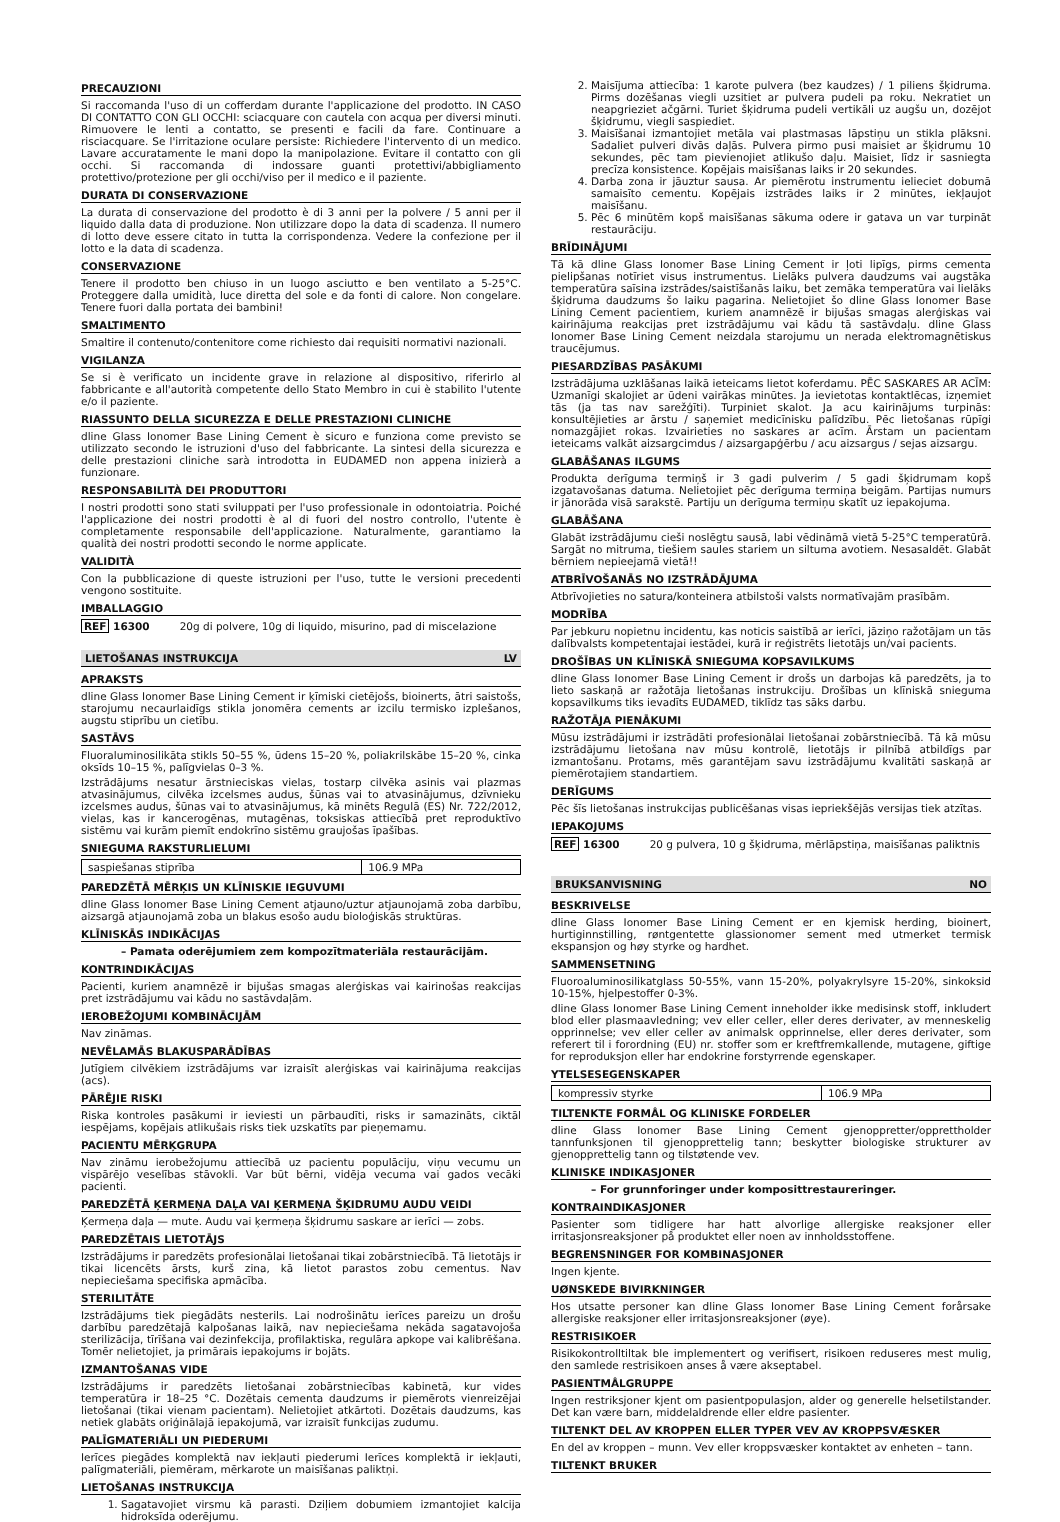PRECAUZIONI
Si raccomanda l'uso di un cofferdam durante l'applicazione del prodotto. IN CASO DI CONTATTO CON GLI OCCHI: sciacquare con cautela con acqua per diversi minuti. Rimuovere le lenti a contatto, se presenti e facili da fare. Continuare a risciacquare. Se l'irritazione oculare persiste: Richiedere l'intervento di un medico. Lavare accuratamente le mani dopo la manipolazione. Evitare il contatto con gli occhi. Si raccomanda di indossare guanti protettivi/abbigliamento protettivo/protezione per gli occhi/viso per il medico e il paziente.
DURATA DI CONSERVAZIONE
La durata di conservazione del prodotto è di 3 anni per la polvere / 5 anni per il liquido dalla data di produzione. Non utilizzare dopo la data di scadenza. Il numero di lotto deve essere citato in tutta la corrispondenza. Vedere la confezione per il lotto e la data di scadenza.
CONSERVAZIONE
Tenere il prodotto ben chiuso in un luogo asciutto e ben ventilato a 5-25°C. Proteggere dalla umidità, luce diretta del sole e da fonti di calore. Non congelare. Tenere fuori dalla portata dei bambini!
SMALTIMENTO
Smaltire il contenuto/contenitore come richiesto dai requisiti normativi nazionali.
VIGILANZA
Se si è verificato un incidente grave in relazione al dispositivo, riferirlo al fabbricante e all'autorità competente dello Stato Membro in cui è stabilito l'utente e/o il paziente.
RIASSUNTO DELLA SICUREZZA E DELLE PRESTAZIONI CLINICHE
dline Glass Ionomer Base Lining Cement è sicuro e funziona come previsto se utilizzato secondo le istruzioni d'uso del fabbricante. La sintesi della sicurezza e delle prestazioni cliniche sarà introdotta in EUDAMED non appena inizierà a funzionare.
RESPONSABILITÀ DEI PRODUTTORI
I nostri prodotti sono stati sviluppati per l'uso professionale in odontoiatria. Poiché l'applicazione dei nostri prodotti è al di fuori del nostro controllo, l'utente è completamente responsabile dell'applicazione. Naturalmente, garantiamo la qualità dei nostri prodotti secondo le norme applicate.
VALIDITÀ
Con la pubblicazione di queste istruzioni per l'uso, tutte le versioni precedenti vengono sostituite.
IMBALLAGGIO
REF 16300 20g di polvere, 10g di liquido, misurino, pad di miscelazione
LIETOŠANAS INSTRUKCIJA LV
APRAKSTS
dline Glass Ionomer Base Lining Cement ir ķīmiski cietējošs, bioinerts, ātri saistošs, starojumu necaurlaidīgs stikla jonomēra cements ar izcilu termisko izplešanos, augstu stiprību un cietību.
SASTĀVS
Fluoraluminosilikāta stikls 50–55 %, ūdens 15–20 %, poliakrilskābe 15–20 %, cinka oksīds 10–15 %, palīgvielas 0–3 %.
Izstrādājums nesatur ārstnieciskas vielas, tostarp cilvēka asinis vai plazmas atvasinājumus, cilvēka izcelsmes audus, šūnas vai to atvasinājumus, dzīvnieku izcelsmes audus, šūnas vai to atvasinājumus, kā minēts Regulā (ES) Nr. 722/2012, vielas, kas ir kancerogēnas, mutagēnas, toksiskas attiecībā pret reproduktīvo sistēmu vai kurām piemīt endokrīno sistēmu graujošas īpašības.
SNIEGUMA RAKSTURLIELUMI
| saspiešanas stiprība | 106.9 MPa |
PAREDZĒTĀ MĒRĶIS UN KLĪNISKIE IEGUVUMI
dline Glass Ionomer Base Lining Cement atjauno/uztur atjaunojamā zoba darbību, aizsargā atjaunojamā zoba un blakus esošo audu bioloģiskās struktūras.
KLĪNISKĀS INDIKĀCIJAS
– Pamata oderējumiem zem kompozītmateriāla restaurācijām.
KONTRINDIKĀCIJAS
Pacienti, kuriem anamnēzē ir bijušas smagas alerģiskas vai kairinošas reakcijas pret izstrādājumu vai kādu no sastāvdaļām.
IEROBEŽOJUMI KOMBINĀCIJĀM
Nav zināmas.
NEVĒLAMĀS BLAKUSPARĀDĪBAS
Jutīgiem cilvēkiem izstrādājums var izraisīt alerģiskas vai kairinājuma reakcijas (acs).
PĀRĒJIE RISKI
Riska kontroles pasākumi ir ieviesti un pārbaudīti, risks ir samazināts, ciktāl iespējams, kopējais atlikušais risks tiek uzskatīts par pieņemamu.
PACIENTU MĒRĶGRUPA
Nav zināmu ierobežojumu attiecībā uz pacientu populāciju, viņu vecumu un vispārējo veselības stāvokli. Var būt bērni, vidēja vecuma vai gados vecāki pacienti.
PAREDZĒTĀ ĶERMEŅA DAĻA VAI ĶERMEŅA ŠĶIDRUMU AUDU VEIDI
Ķermeņa daļa — mute. Audu vai ķermeņa šķidrumu saskare ar ierīci — zobs.
PAREDZĒTAIS LIETOTĀJS
Izstrādājums ir paredzēts profesionālai lietošanai tikai zobārstniecībā. Tā lietotājs ir tikai licencēts ārsts, kurš zina, kā lietot parastos zobu cementus. Nav nepieciešama specifiska apmācība.
STERILITĀTE
Izstrādājums tiek piegādāts nesterils. Lai nodrošinātu ierīces pareizu un drošu darbību paredzētajā kalpošanas laikā, nav nepieciešama nekāda sagatavojoša sterilizācija, tīrīšana vai dezinfekcija, profilaktiska, regulāra apkope vai kalibrēšana. Tomēr nelietojiet, ja primārais iepakojums ir bojāts.
IZMANTOŠANAS VIDE
Izstrādājums ir paredzēts lietošanai zobārstniecības kabinetā, kur vides temperatūra ir 18–25 °C. Dozētais cementa daudzums ir piemērots vienreizējai lietošanai (tikai vienam pacientam). Nelietojiet atkārtoti. Dozētais daudzums, kas netiek glabāts oriģinālajā iepakojumā, var izraisīt funkcijas zudumu.
PALĪGMATERIĀLI UN PIEDERUMI
Ierīces piegādes komplektā nav iekļauti piederumi Ierīces komplektā ir iekļauti, palīgmateriāli, piemēram, mērkarote un maisīšanas paliktņi.
LIETOŠANAS INSTRUKCIJA
1. Sagatavojiet virsmu kā parasti. Dziļiem dobumiem izmantojiet kalcija hidroksīda oderējumu.
2. Maisījuma attiecība: 1 karote pulvera (bez kaudzes) / 1 piliens šķidruma. Pirms dozēšanas viegli uzsitiet ar pulvera pudeli pa roku. Nekratiet un neapgrieziet ačgārni. Turiet šķidruma pudeli vertikāli uz augšu un, dozējot šķidrumu, viegli saspiediet.
3. Maisīšanai izmantojiet metāla vai plastmasas lāpstiņu un stikla plāksni. Sadaliet pulveri divās daļās. Pulvera pirmo pusi maisiet ar šķidrumu 10 sekundes, pēc tam pievienojiet atlikušo daļu. Maisiet, līdz ir sasniegta precīza konsistence. Kopējais maisīšanas laiks ir 20 sekundes.
4. Darba zona ir jāuztur sausa. Ar piemērotu instrumentu ielieciet dobumā samaisīto cementu. Kopējais izstrādes laiks ir 2 minūtes, iekļaujot maisīšanu.
5. Pēc 6 minūtēm kopš maisīšanas sākuma odere ir gatava un var turpināt restaurāciju.
BRĪDINĀJUMI
Tā kā dline Glass Ionomer Base Lining Cement ir ļoti lipīgs, pirms cementa pielipšanas notīriet visus instrumentus. Lielāks pulvera daudzums vai augstāka temperatūra saīsina izstrādes/saistīšanās laiku, bet zemāka temperatūra vai lielāks šķidruma daudzums šo laiku pagarina. Nelietojiet šo dline Glass Ionomer Base Lining Cement pacientiem, kuriem anamnēzē ir bijušas smagas alerģiskas vai kairinājuma reakcijas pret izstrādājumu vai kādu tā sastāvdaļu. dline Glass Ionomer Base Lining Cement neizdala starojumu un nerada elektromagnētiskus traucējumus.
PIESARDZĪBAS PASĀKUMI
Izstrādājuma uzklāšanas laikā ieteicams lietot koferdamu. PĒC SASKARES AR ACĪM: Uzmanīgi skalojiet ar ūdeni vairākas minūtes. Ja ievietotas kontaktlēcas, izņemiet tās (ja tas nav sarežģīti). Turpiniet skalot. Ja acu kairinājums turpinās: konsultējieties ar ārstu / saņemiet medicīnisku palīdzību. Pēc lietošanas rūpīgi nomazgājiet rokas. Izvairieties no saskares ar acīm. Ārstam un pacientam ieteicams valkāt aizsargcimdus / aizsargapģērbu / acu aizsargus / sejas aizsargu.
GLABĀŠANAS ILGUMS
Produkta derīguma termiņš ir 3 gadi pulverim / 5 gadi šķidrumam kopš izgatavošanas datuma. Nelietojiet pēc derīguma termiņa beigām. Partijas numurs ir jānorāda visā sarakstē. Partiju un derīguma termiņu skatīt uz iepakojuma.
GLABĀŠANA
Glabāt izstrādājumu cieši noslēgtu sausā, labi vēdināmā vietā 5-25°C temperatūrā. Sargāt no mitruma, tiešiem saules stariem un siltuma avotiem. Nesasaldēt. Glabāt bērniem nepieejamā vietā!!
ATBRĪVOŠANĀS NO IZSTRĀDĀJUMA
Atbrīvojieties no satura/konteinera atbilstoši valsts normatīvajām prasībām.
MODRĪBA
Par jebkuru nopietnu incidentu, kas noticis saistībā ar ierīci, jāziņo ražotājam un tās dalībvalsts kompetentajai iestādei, kurā ir reģistrēts lietotājs un/vai pacients.
DROŠĪBAS UN KLĪNISKĀ SNIEGUMA KOPSAVILKUMS
dline Glass Ionomer Base Lining Cement ir drošs un darbojas kā paredzēts, ja to lieto saskaņā ar ražotāja lietošanas instrukciju. Drošības un klīniskā snieguma kopsavilkums tiks ievadīts EUDAMED, tiklīdz tas sāks darbu.
RAŽOTĀJA PIENĀKUMI
Mūsu izstrādājumi ir izstrādāti profesionālai lietošanai zobārstniecībā. Tā kā mūsu izstrādājumu lietošana nav mūsu kontrolē, lietotājs ir pilnībā atbildīgs par izmantošanu. Protams, mēs garantējam savu izstrādājumu kvalitāti saskaņā ar piemērotajiem standartiem.
DERĪGUMS
Pēc šīs lietošanas instrukcijas publicēšanas visas iepriekšējās versijas tiek atzītas.
IEPAKOJUMS
REF 16300 20 g pulvera, 10 g šķidruma, mērlāpstiņa, maisīšanas paliktnis
BRUKSANVISNING NO
BESKRIVELSE
dline Glass Ionomer Base Lining Cement er en kjemisk herding, bioinert, hurtiginnstilling, røntgentette glassionomer sement med utmerket termisk ekspansjon og høy styrke og hardhet.
SAMMENSETNING
Fluoroaluminosilikatglass 50-55%, vann 15-20%, polyakrylsyre 15-20%, sinkoksid 10-15%, hjelpestoffer 0-3%.
dline Glass Ionomer Base Lining Cement inneholder ikke medisinsk stoff, inkludert blod eller plasmaavledning; vev eller celler, eller deres derivater, av menneskelig opprinnelse; vev eller celler av animalsk opprinnelse, eller deres derivater, som referert til i forordning (EU) nr. stoffer som er kreftfremkallende, mutagene, giftige for reproduksjon eller har endokrine forstyrrende egenskaper.
YTELSESEGENSKAPER
| kompressiv styrke | 106.9 MPa |
TILTENKTE FORMÅL OG KLINISKE FORDELER
dline Glass Ionomer Base Lining Cement gjenoppretter/opprettholder tannfunksjonen til gjenopprettelig tann; beskytter biologiske strukturer av gjenopprettelig tann og tilstøtende vev.
KLINISKE INDIKASJONER
– For grunnforinger under kompositt­restaureringer.
KONTRAINDIKASJONER
Pasienter som tidligere har hatt alvorlige allergiske reaksjoner eller irritasjonsreaksjoner på produktet eller noen av innholdsstoffene.
BEGRENSNINGER FOR KOMBINASJONER
Ingen kjente.
UØNSKEDE BIVIRKNINGER
Hos utsatte personer kan dline Glass Ionomer Base Lining Cement forårsake allergiske reaksjoner eller irritasjonsreaksjoner (øye).
RESTRISIKOER
Risikokontrolltiltak ble implementert og verifisert, risikoen reduseres mest mulig, den samlede restrisikoen anses å være akseptabel.
PASIENTMÅLGRUPPE
Ingen restriksjoner kjent om pasientpopulasjon, alder og generelle helsetilstander. Det kan være barn, middelaldrende eller eldre pasienter.
TILTENKT DEL AV KROPPEN ELLER TYPER VEV AV KROPPSVÆSKER
En del av kroppen – munn. Vev eller kroppsvæsker kontaktet av enheten – tann.
TILTENKT BRUKER